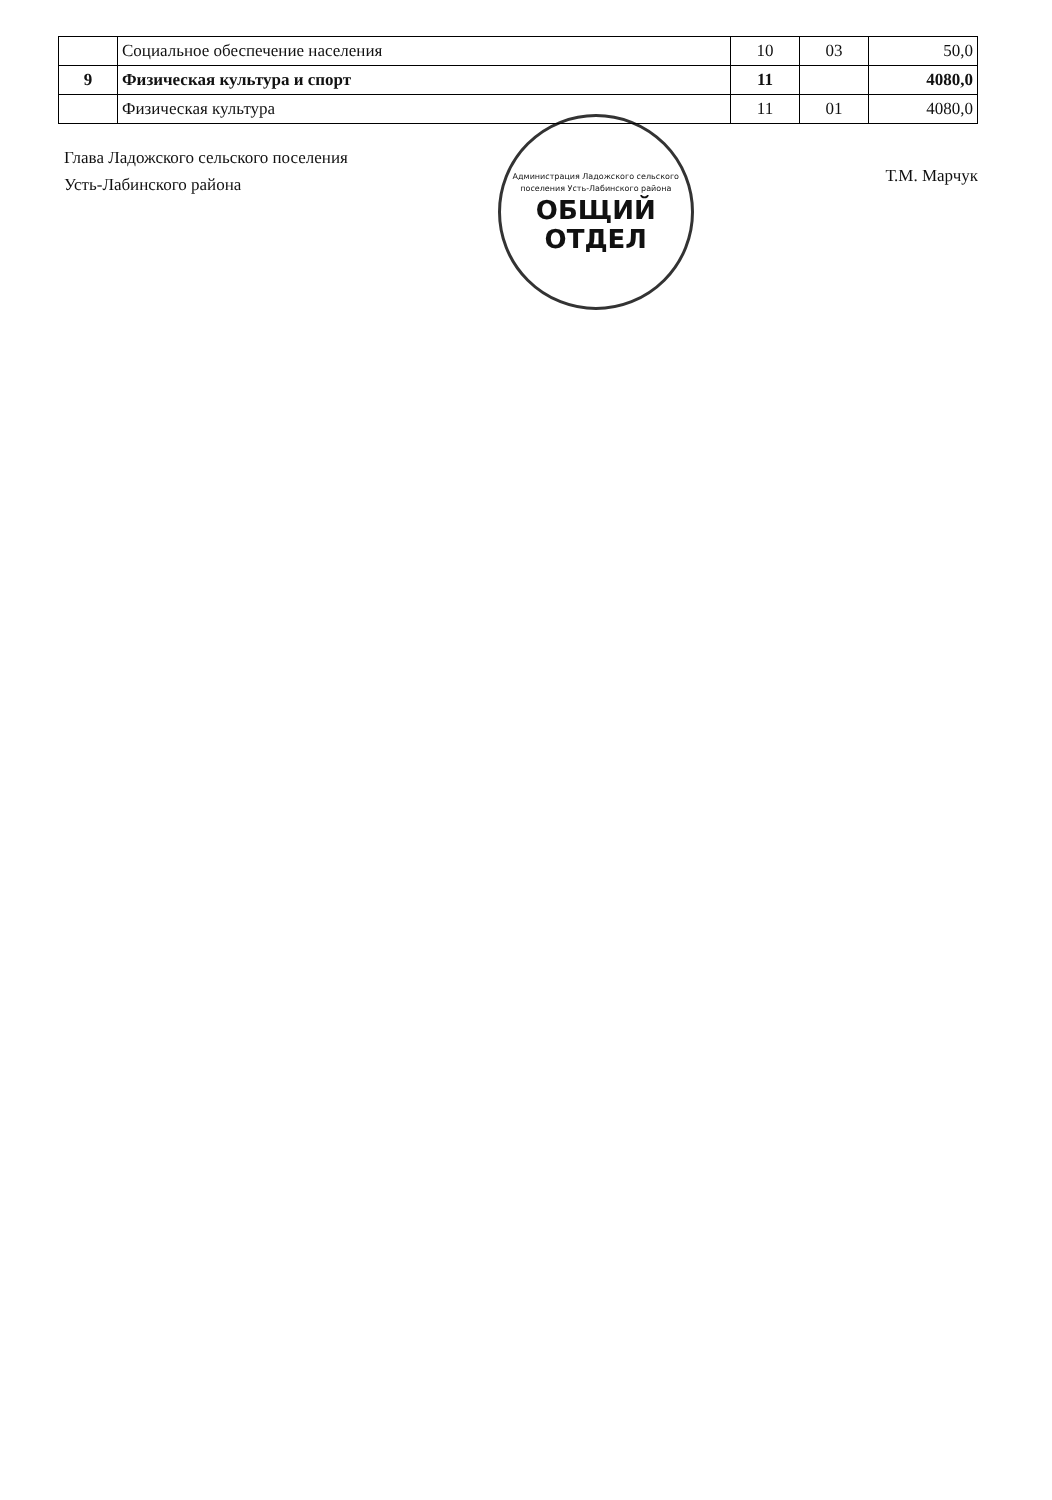| | Социальное обеспечение населения | 10 | 03 | 50,0 |
| 9 | Физическая культура и спорт | 11 | | 4080,0 |
| | Физическая культура | 11 | 01 | 4080,0 |
Глава Ладожского сельского поселения
Усть-Лабинского района
Администрация Ладожского сельского поселения Усть-Лабинского района
ОБЩИЙ
ОТДЕЛ
Т.М. Марчук